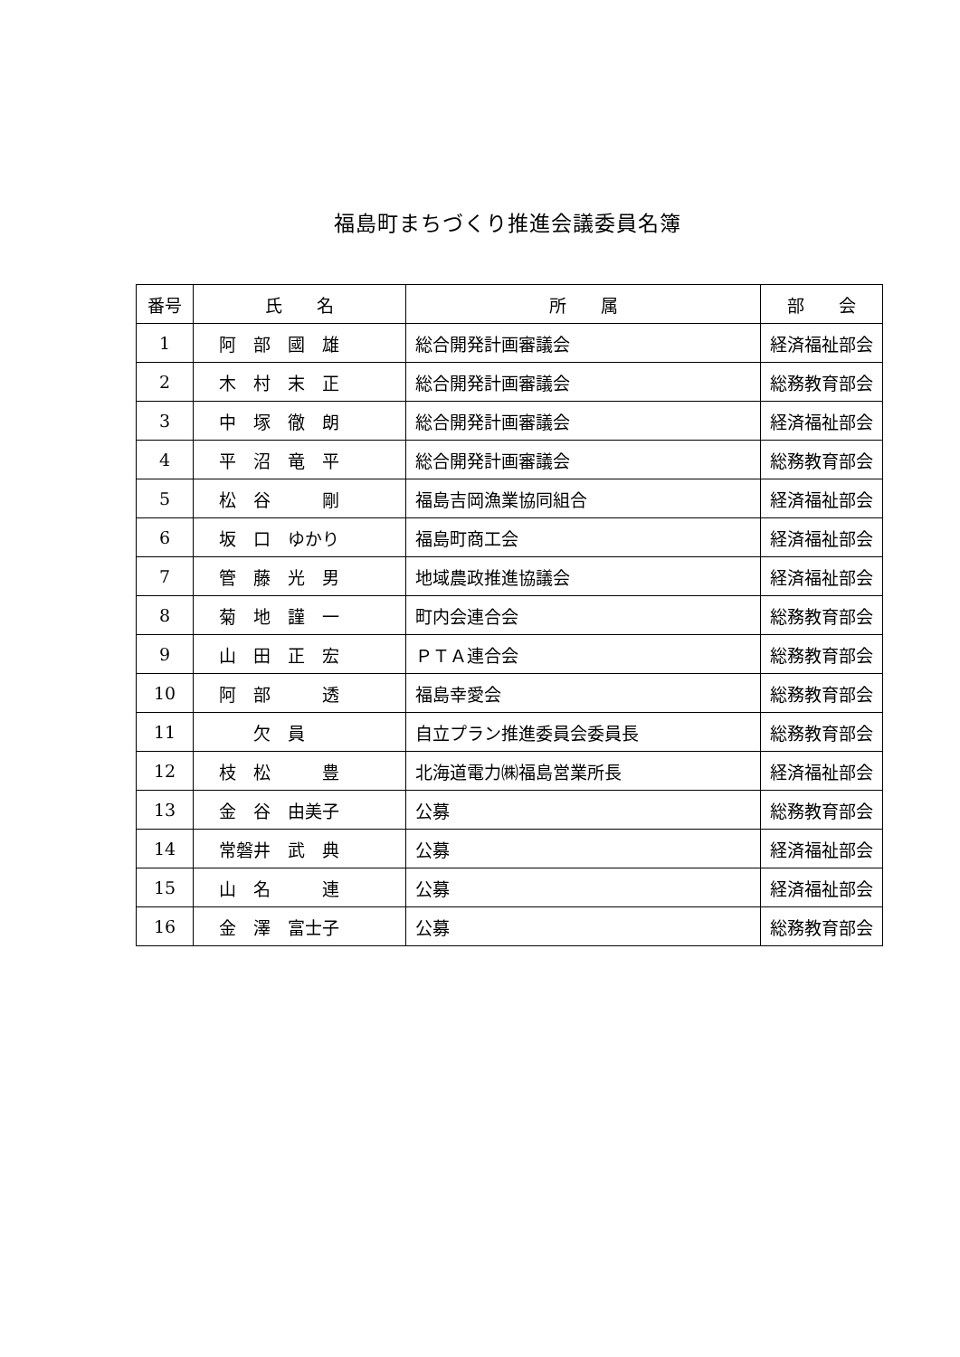福島町まちづくり推進会議委員名簿
| 番号 | 氏 名 | 所 属 | 部 会 |
| --- | --- | --- | --- |
| 1 | 阿 部 國 雄 | 総合開発計画審議会 | 経済福祉部会 |
| 2 | 木 村 末 正 | 総合開発計画審議会 | 総務教育部会 |
| 3 | 中 塚 徹 朗 | 総合開発計画審議会 | 経済福祉部会 |
| 4 | 平 沼 竜 平 | 総合開発計画審議会 | 総務教育部会 |
| 5 | 松 谷 剛 | 福島吉岡漁業協同組合 | 経済福祉部会 |
| 6 | 坂 口 ゆかり | 福島町商工会 | 経済福祉部会 |
| 7 | 管 藤 光 男 | 地域農政推進協議会 | 経済福祉部会 |
| 8 | 菊 地 謹 一 | 町内会連合会 | 総務教育部会 |
| 9 | 山 田 正 宏 | ＰＴＡ連合会 | 総務教育部会 |
| 10 | 阿 部 透 | 福島幸愛会 | 総務教育部会 |
| 11 | 欠 員 | 自立プラン推進委員会委員長 | 総務教育部会 |
| 12 | 枝 松 豊 | 北海道電力㈱福島営業所長 | 経済福祉部会 |
| 13 | 金 谷 由美子 | 公募 | 総務教育部会 |
| 14 | 常磐井 武 典 | 公募 | 経済福祉部会 |
| 15 | 山 名 連 | 公募 | 経済福祉部会 |
| 16 | 金 澤 富士子 | 公募 | 総務教育部会 |